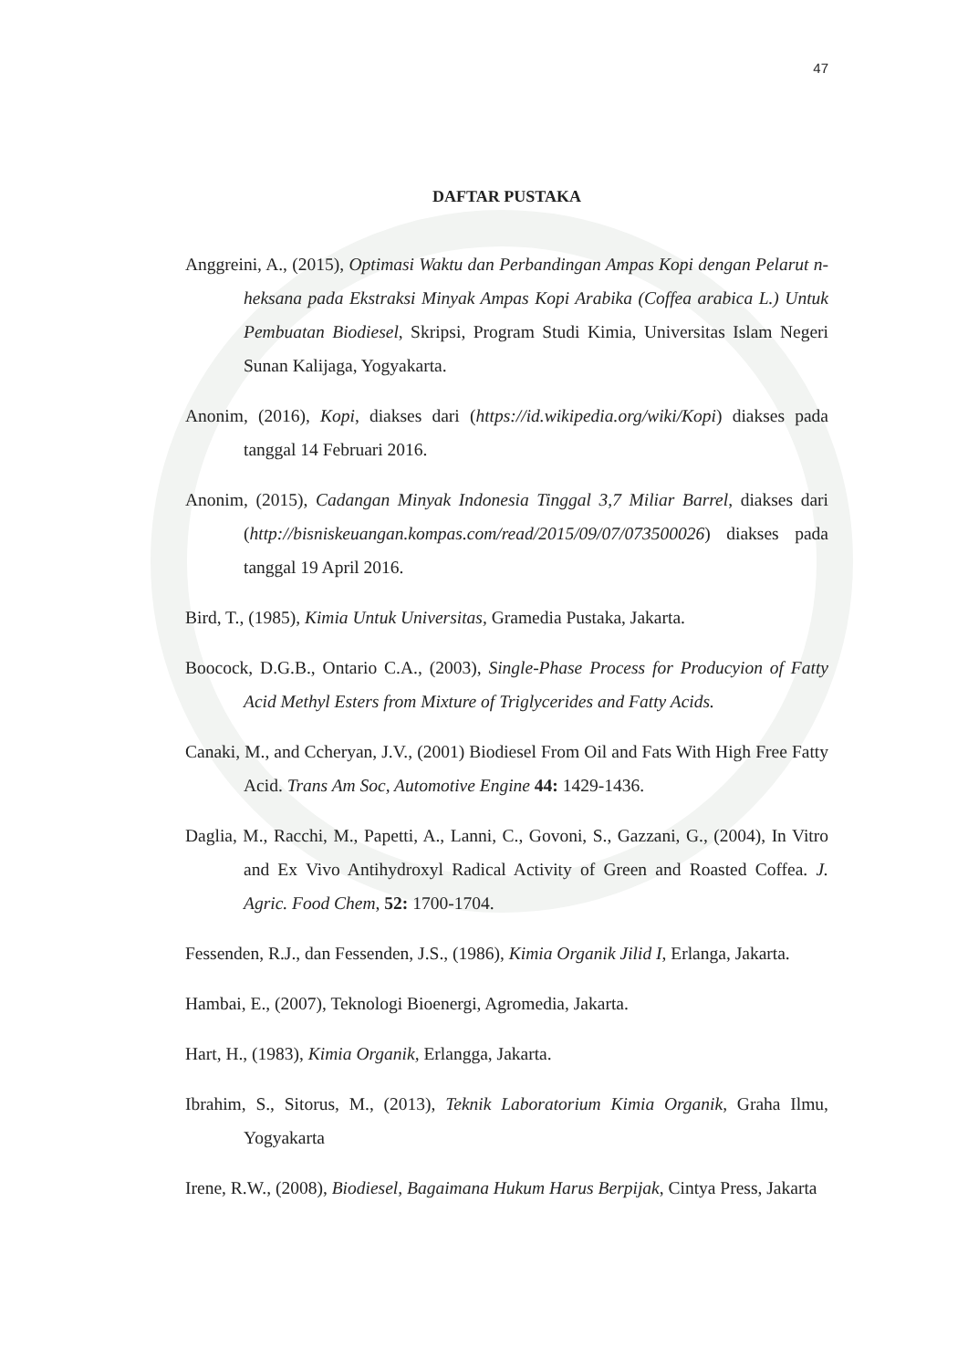47
DAFTAR PUSTAKA
Anggreini, A., (2015), Optimasi Waktu dan Perbandingan Ampas Kopi dengan Pelarut n-heksana pada Ekstraksi Minyak Ampas Kopi Arabika (Coffea arabica L.) Untuk Pembuatan Biodiesel, Skripsi, Program Studi Kimia, Universitas Islam Negeri Sunan Kalijaga, Yogyakarta.
Anonim, (2016), Kopi, diakses dari (https://id.wikipedia.org/wiki/Kopi) diakses pada tanggal 14 Februari 2016.
Anonim, (2015), Cadangan Minyak Indonesia Tinggal 3,7 Miliar Barrel, diakses dari (http://bisniskeuangan.kompas.com/read/2015/09/07/073500026) diakses pada tanggal 19 April 2016.
Bird, T., (1985), Kimia Untuk Universitas, Gramedia Pustaka, Jakarta.
Boocock, D.G.B., Ontario C.A., (2003), Single-Phase Process for Producyion of Fatty Acid Methyl Esters from Mixture of Triglycerides and Fatty Acids.
Canaki, M., and Ccheryan, J.V., (2001) Biodiesel From Oil and Fats With High Free Fatty Acid. Trans Am Soc, Automotive Engine 44: 1429-1436.
Daglia, M., Racchi, M., Papetti, A., Lanni, C., Govoni, S., Gazzani, G., (2004), In Vitro and Ex Vivo Antihydroxyl Radical Activity of Green and Roasted Coffea. J. Agric. Food Chem, 52: 1700-1704.
Fessenden, R.J., dan Fessenden, J.S., (1986), Kimia Organik Jilid I, Erlanga, Jakarta.
Hambai, E., (2007), Teknologi Bioenergi, Agromedia, Jakarta.
Hart, H., (1983), Kimia Organik, Erlangga, Jakarta.
Ibrahim, S., Sitorus, M., (2013), Teknik Laboratorium Kimia Organik, Graha Ilmu, Yogyakarta
Irene, R.W., (2008), Biodiesel, Bagaimana Hukum Harus Berpijak, Cintya Press, Jakarta